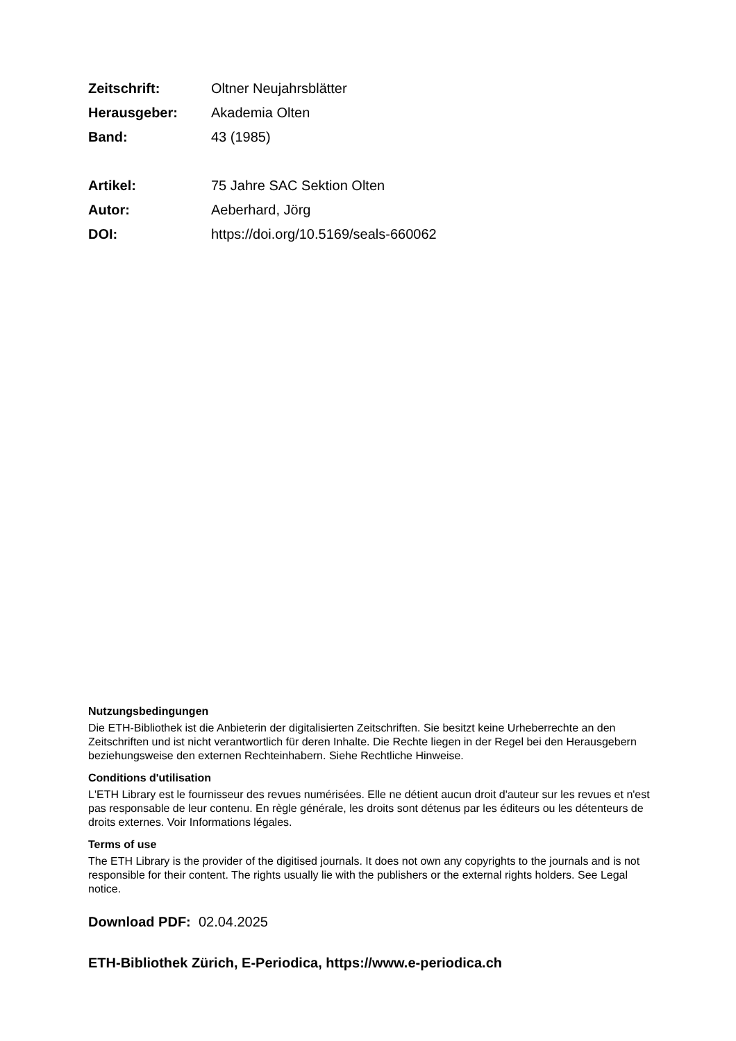Zeitschrift: Oltner Neujahrsblätter
Herausgeber: Akademia Olten
Band: 43 (1985)
Artikel: 75 Jahre SAC Sektion Olten
Autor: Aeberhard, Jörg
DOI: https://doi.org/10.5169/seals-660062
Nutzungsbedingungen
Die ETH-Bibliothek ist die Anbieterin der digitalisierten Zeitschriften. Sie besitzt keine Urheberrechte an den Zeitschriften und ist nicht verantwortlich für deren Inhalte. Die Rechte liegen in der Regel bei den Herausgebern beziehungsweise den externen Rechteinhabern. Siehe Rechtliche Hinweise.
Conditions d'utilisation
L'ETH Library est le fournisseur des revues numérisées. Elle ne détient aucun droit d'auteur sur les revues et n'est pas responsable de leur contenu. En règle générale, les droits sont détenus par les éditeurs ou les détenteurs de droits externes. Voir Informations légales.
Terms of use
The ETH Library is the provider of the digitised journals. It does not own any copyrights to the journals and is not responsible for their content. The rights usually lie with the publishers or the external rights holders. See Legal notice.
Download PDF: 02.04.2025
ETH-Bibliothek Zürich, E-Periodica, https://www.e-periodica.ch